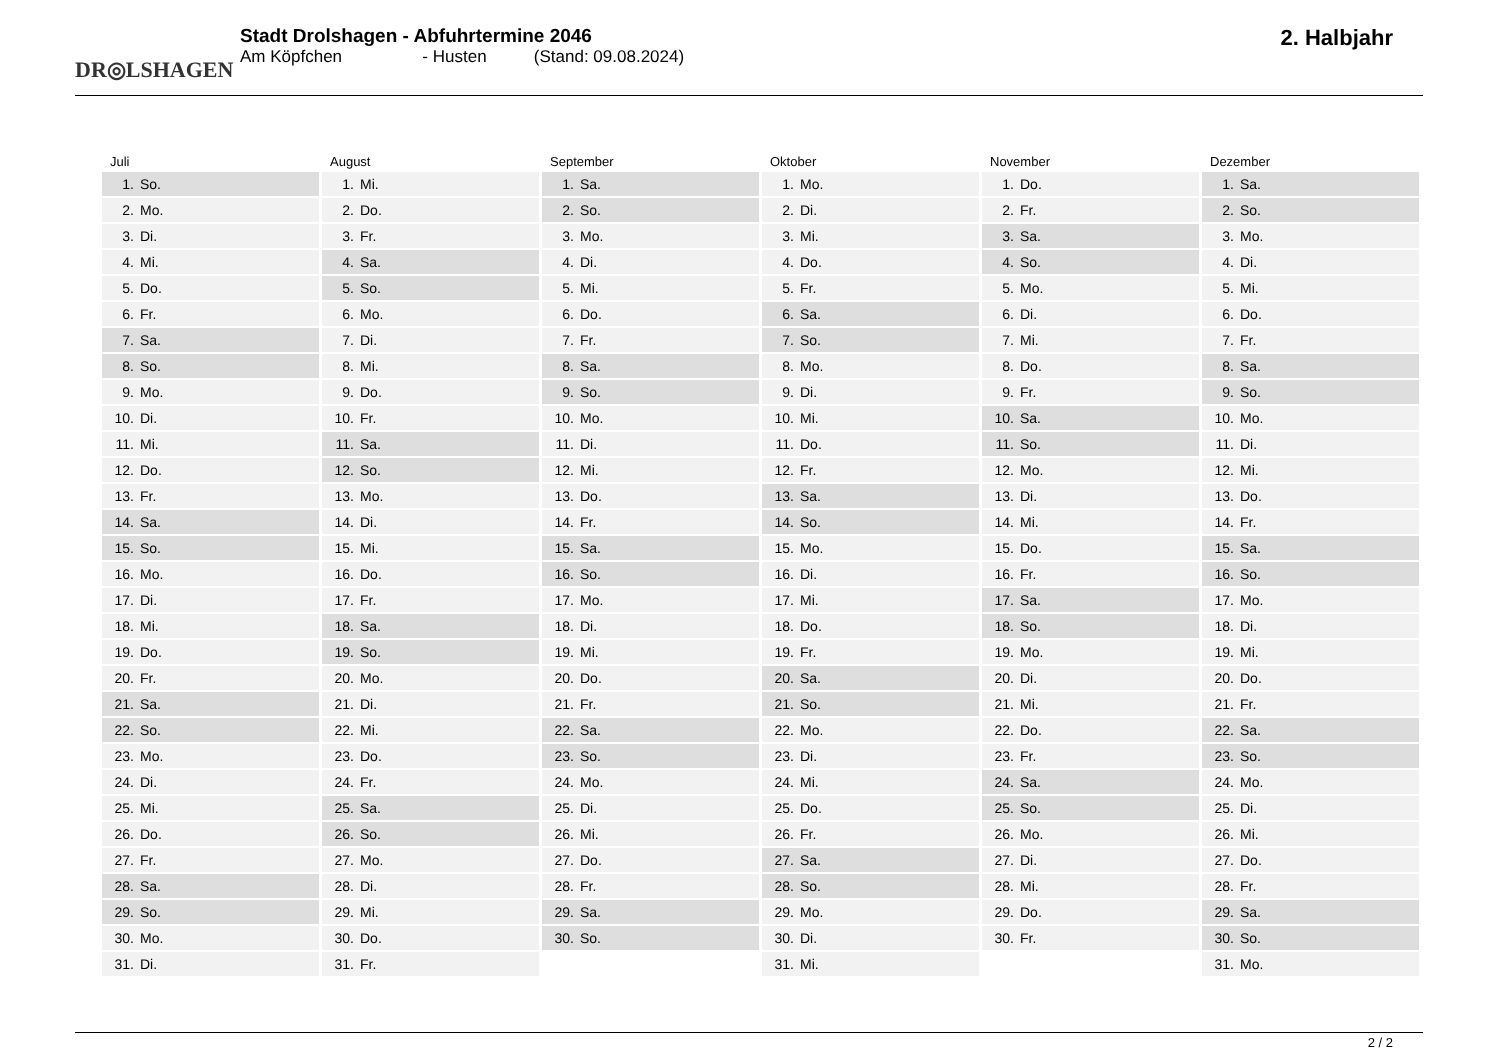DR◎LSHAGEN
Stadt Drolshagen - Abfuhrtermine 2046
Am Köpfchen - Husten (Stand: 09.08.2024)
2. Halbjahr
Juli
1. So.
2. Mo.
3. Di.
4. Mi.
5. Do.
6. Fr.
7. Sa.
8. So.
9. Mo.
10. Di.
11. Mi.
12. Do.
13. Fr.
14. Sa.
15. So.
16. Mo.
17. Di.
18. Mi.
19. Do.
20. Fr.
21. Sa.
22. So.
23. Mo.
24. Di.
25. Mi.
26. Do.
27. Fr.
28. Sa.
29. So.
30. Mo.
31. Di.
August
1. Mi.
2. Do.
3. Fr.
4. Sa.
5. So.
6. Mo.
7. Di.
8. Mi.
9. Do.
10. Fr.
11. Sa.
12. So.
13. Mo.
14. Di.
15. Mi.
16. Do.
17. Fr.
18. Sa.
19. So.
20. Mo.
21. Di.
22. Mi.
23. Do.
24. Fr.
25. Sa.
26. So.
27. Mo.
28. Di.
29. Mi.
30. Do.
31. Fr.
September
1. Sa.
2. So.
3. Mo.
4. Di.
5. Mi.
6. Do.
7. Fr.
8. Sa.
9. So.
10. Mo.
11. Di.
12. Mi.
13. Do.
14. Fr.
15. Sa.
16. So.
17. Mo.
18. Di.
19. Mi.
20. Do.
21. Fr.
22. Sa.
23. So.
24. Mo.
25. Di.
26. Mi.
27. Do.
28. Fr.
29. Sa.
30. So.
Oktober
1. Mo.
2. Di.
3. Mi.
4. Do.
5. Fr.
6. Sa.
7. So.
8. Mo.
9. Di.
10. Mi.
11. Do.
12. Fr.
13. Sa.
14. So.
15. Mo.
16. Di.
17. Mi.
18. Do.
19. Fr.
20. Sa.
21. So.
22. Mo.
23. Di.
24. Mi.
25. Do.
26. Fr.
27. Sa.
28. So.
29. Mo.
30. Di.
31. Mi.
November
1. Do.
2. Fr.
3. Sa.
4. So.
5. Mo.
6. Di.
7. Mi.
8. Do.
9. Fr.
10. Sa.
11. So.
12. Mo.
13. Di.
14. Mi.
15. Do.
16. Fr.
17. Sa.
18. So.
19. Mo.
20. Di.
21. Mi.
22. Do.
23. Fr.
24. Sa.
25. So.
26. Mo.
27. Di.
28. Mi.
29. Do.
30. Fr.
Dezember
1. Sa.
2. So.
3. Mo.
4. Di.
5. Mi.
6. Do.
7. Fr.
8. Sa.
9. So.
10. Mo.
11. Di.
12. Mi.
13. Do.
14. Fr.
15. Sa.
16. So.
17. Mo.
18. Di.
19. Mi.
20. Do.
21. Fr.
22. Sa.
23. So.
24. Mo.
25. Di.
26. Mi.
27. Do.
28. Fr.
29. Sa.
30. So.
31. Mo.
2 / 2